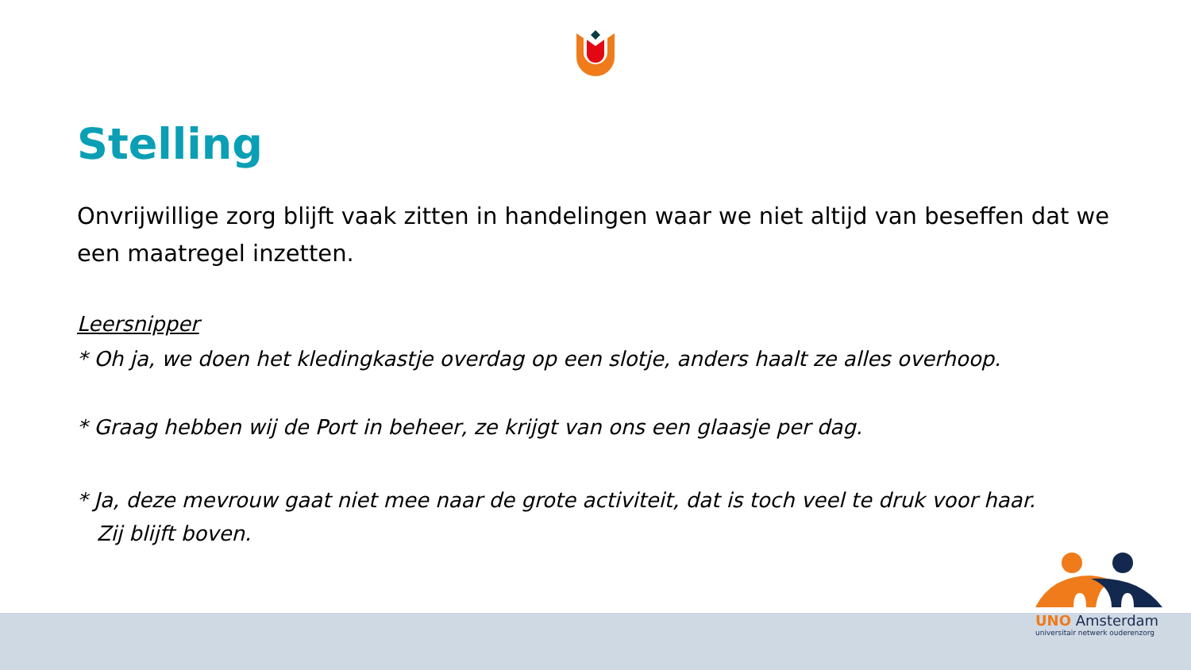Stelling
Onvrijwillige zorg blijft vaak zitten in handelingen waar we niet altijd van beseffen dat we een maatregel inzetten.
Leersnipper
* Oh ja, we doen het kledingkastje overdag op een slotje, anders haalt ze alles overhoop.
* Graag hebben wij de Port in beheer, ze krijgt van ons een glaasje per dag.
* Ja, deze mevrouw gaat niet mee naar de grote activiteit, dat is toch veel te druk voor haar.
Zij blijft boven.
UNO Amsterdam
universitair netwerk ouderenzorg